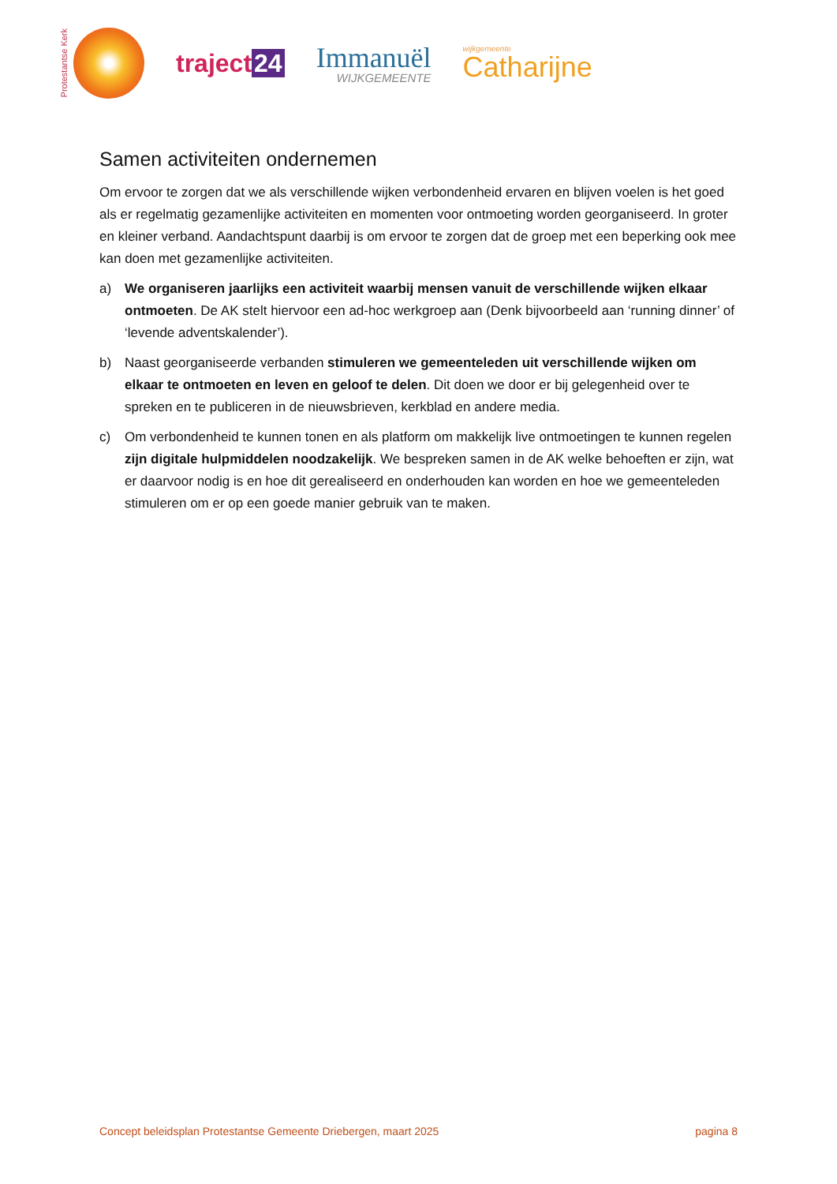Protestantse Kerk
traject 24
Immanuël
WIJKGEMEENTE
wijkgemeente
Catharijne
Samen activiteiten ondernemen
Om ervoor te zorgen dat we als verschillende wijken verbondenheid ervaren en blijven voelen is het goed als er regelmatig gezamenlijke activiteiten en momenten voor ontmoeting worden georganiseerd. In groter en kleiner verband. Aandachtspunt daarbij is om ervoor te zorgen dat de groep met een beperking ook mee kan doen met gezamenlijke activiteiten.
a) We organiseren jaarlijks een activiteit waarbij mensen vanuit de verschillende wijken elkaar ontmoeten. De AK stelt hiervoor een ad-hoc werkgroep aan (Denk bijvoorbeeld aan ‘running dinner’ of ‘levende adventskalender’).
b) Naast georganiseerde verbanden stimuleren we gemeenteleden uit verschillende wijken om elkaar te ontmoeten en leven en geloof te delen. Dit doen we door er bij gelegenheid over te spreken en te publiceren in de nieuwsbrieven, kerkblad en andere media.
c) Om verbondenheid te kunnen tonen en als platform om makkelijk live ontmoetingen te kunnen regelen zijn digitale hulpmiddelen noodzakelijk. We bespreken samen in de AK welke behoeften er zijn, wat er daarvoor nodig is en hoe dit gerealiseerd en onderhouden kan worden en hoe we gemeenteleden stimuleren om er op een goede manier gebruik van te maken.
Concept beleidsplan Protestantse Gemeente Driebergen, maart 2025 pagina 8